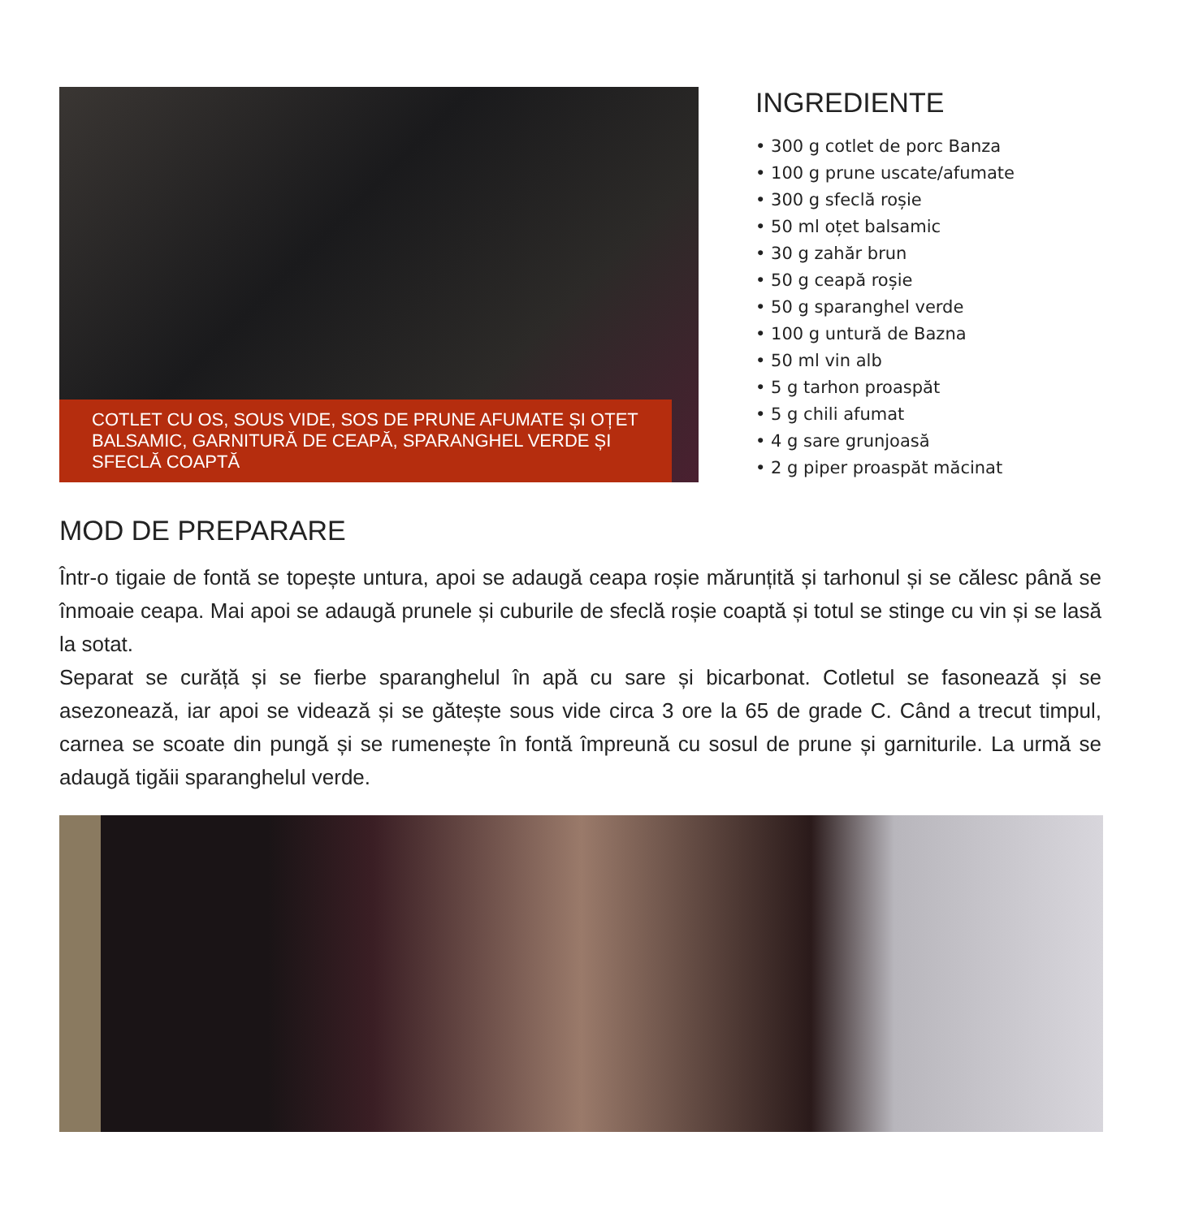COTLET CU OS, SOUS VIDE, SOS DE PRUNE AFUMATE ȘI OȚET BALSAMIC, GARNITURĂ DE CEAPĂ, SPARANGHEL VERDE ȘI SFECLĂ COAPTĂ
INGREDIENTE
• 300 g cotlet de porc Banza
• 100 g prune uscate/afumate
• 300 g sfeclă roșie
• 50 ml oțet balsamic
• 30 g zahăr brun
• 50 g ceapă roșie
• 50 g sparanghel verde
• 100 g untură de Bazna
• 50 ml vin alb
• 5 g tarhon proaspăt
• 5 g chili afumat
• 4 g sare grunjoasă
• 2 g piper proaspăt măcinat
MOD DE PREPARARE
Într-o tigaie de fontă se topește untura, apoi se adaugă ceapa roșie mărunțită și tarhonul și se călesc până se înmoaie ceapa. Mai apoi se adaugă prunele și cuburile de sfeclă roșie coaptă și totul se stinge cu vin și se lasă la sotat.
Separat se curăță și se fierbe sparanghelul în apă cu sare și bicarbonat. Cotletul se fasonează și se asezonează, iar apoi se videază și se gătește sous vide circa 3 ore la 65 de grade C. Când a trecut timpul, carnea se scoate din pungă și se rumenește în fontă împreună cu sosul de prune și garniturile. La urmă se adaugă tigăii sparanghelul verde.